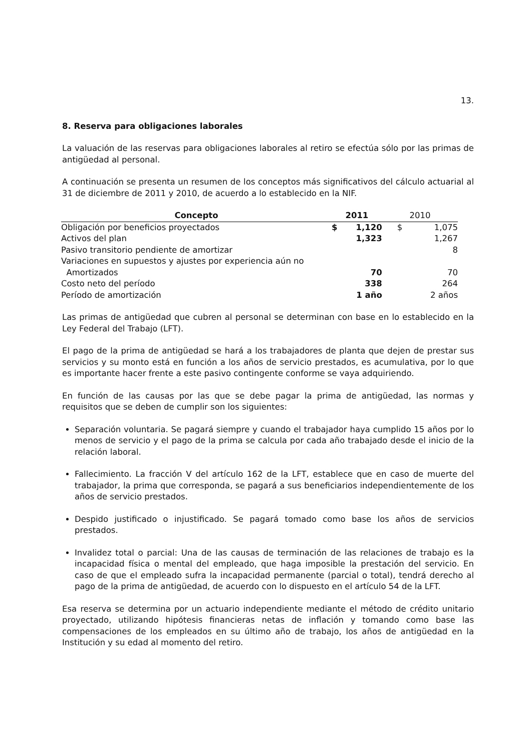13.
8. Reserva para obligaciones laborales
La valuación de las reservas para obligaciones laborales al retiro se efectúa sólo por las primas de antigüedad al personal.
A continuación se presenta un resumen de los conceptos más significativos del cálculo actuarial al 31 de diciembre de 2011 y 2010, de acuerdo a lo establecido en la NIF.
| Concepto | 2011 | | 2010 | | |
| --- | --- | --- | --- | --- | --- |
| Obligación por beneficios proyectados | $ | 1,120 | $ | 1,075 | |
| Activos del plan | | 1,323 | | 1,267 | |
| Pasivo transitorio pendiente de amortizar | | | | 8 | |
| Variaciones en supuestos y ajustes por experiencia aún no Amortizados | | 70 | | 70 | |
| Costo neto del período | | 338 | | 264 | |
| Período de amortización | | 1 año | | 2 años | |
Las primas de antigüedad que cubren al personal se determinan con base en lo establecido en la Ley Federal del Trabajo (LFT).
El pago de la prima de antigüedad se hará a los trabajadores de planta que dejen de prestar sus servicios y su monto está en función a los años de servicio prestados, es acumulativa, por lo que es importante hacer frente a este pasivo contingente conforme se vaya adquiriendo.
En función de las causas por las que se debe pagar la prima de antigüedad, las normas y requisitos que se deben de cumplir son los siguientes:
Separación voluntaria. Se pagará siempre y cuando el trabajador haya cumplido 15 años por lo menos de servicio y el pago de la prima se calcula por cada año trabajado desde el inicio de la relación laboral.
Fallecimiento. La fracción V del artículo 162 de la LFT, establece que en caso de muerte del trabajador, la prima que corresponda, se pagará a sus beneficiarios independientemente de los años de servicio prestados.
Despido justificado o injustificado. Se pagará tomado como base los años de servicios prestados.
Invalidez total o parcial: Una de las causas de terminación de las relaciones de trabajo es la incapacidad física o mental del empleado, que haga imposible la prestación del servicio. En caso de que el empleado sufra la incapacidad permanente (parcial o total), tendrá derecho al pago de la prima de antigüedad, de acuerdo con lo dispuesto en el artículo 54 de la LFT.
Esa reserva se determina por un actuario independiente mediante el método de crédito unitario proyectado, utilizando hipótesis financieras netas de inflación y tomando como base las compensaciones de los empleados en su último año de trabajo, los años de antigüedad en la Institución y su edad al momento del retiro.